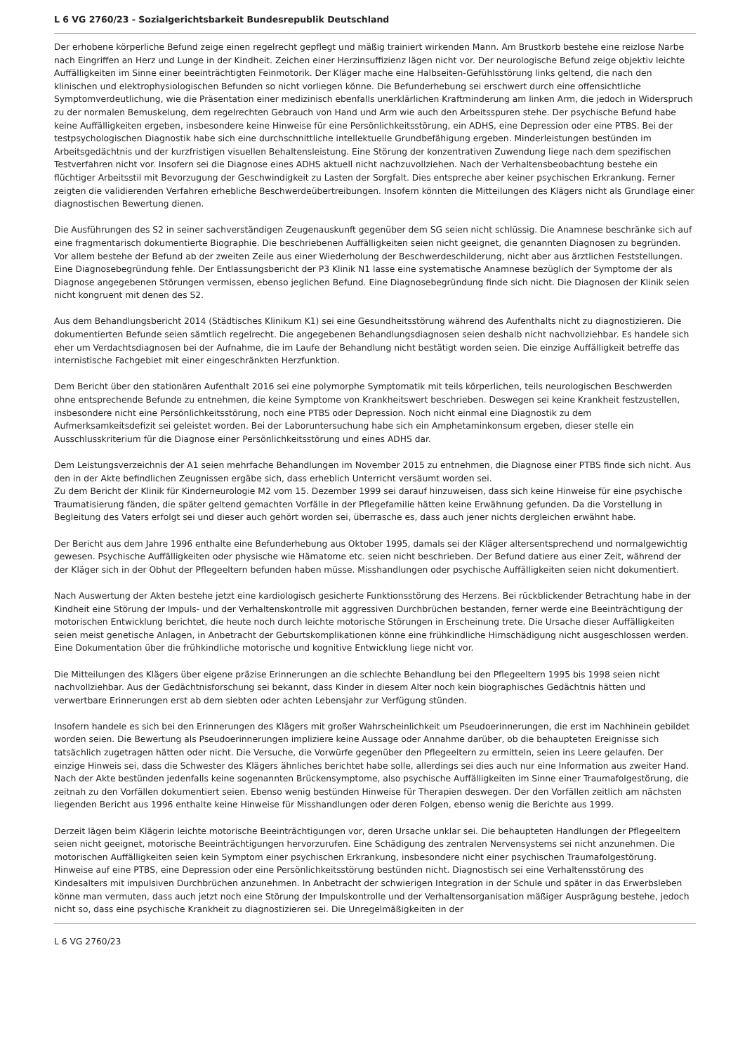L 6 VG 2760/23 - Sozialgerichtsbarkeit Bundesrepublik Deutschland
Der erhobene körperliche Befund zeige einen regelrecht gepflegt und mäßig trainiert wirkenden Mann. Am Brustkorb bestehe eine reizlose Narbe nach Eingriffen an Herz und Lunge in der Kindheit. Zeichen einer Herzinsuffizienz lägen nicht vor. Der neurologische Befund zeige objektiv leichte Auffälligkeiten im Sinne einer beeinträchtigten Feinmotorik. Der Kläger mache eine Halbseiten-Gefühlsstörung links geltend, die nach den klinischen und elektrophysiologischen Befunden so nicht vorliegen könne. Die Befunderhebung sei erschwert durch eine offensichtliche Symptomverdeutlichung, wie die Präsentation einer medizinisch ebenfalls unerklärlichen Kraftminderung am linken Arm, die jedoch in Widerspruch zu der normalen Bemuskelung, dem regelrechten Gebrauch von Hand und Arm wie auch den Arbeitsspuren stehe. Der psychische Befund habe keine Auffälligkeiten ergeben, insbesondere keine Hinweise für eine Persönlichkeitsstörung, ein ADHS, eine Depression oder eine PTBS. Bei der testpsychologischen Diagnostik habe sich eine durchschnittliche intellektuelle Grundbefähigung ergeben. Minderleistungen bestünden im Arbeitsgedächtnis und der kurzfristigen visuellen Behaltensleistung. Eine Störung der konzentrativen Zuwendung liege nach dem spezifischen Testverfahren nicht vor. Insofern sei die Diagnose eines ADHS aktuell nicht nachzuvollziehen. Nach der Verhaltensbeobachtung bestehe ein flüchtiger Arbeitsstil mit Bevorzugung der Geschwindigkeit zu Lasten der Sorgfalt. Dies entspreche aber keiner psychischen Erkrankung. Ferner zeigten die validierenden Verfahren erhebliche Beschwerdeübertreibungen. Insofern könnten die Mitteilungen des Klägers nicht als Grundlage einer diagnostischen Bewertung dienen.
Die Ausführungen des S2 in seiner sachverständigen Zeugenauskunft gegenüber dem SG seien nicht schlüssig. Die Anamnese beschränke sich auf eine fragmentarisch dokumentierte Biographie. Die beschriebenen Auffälligkeiten seien nicht geeignet, die genannten Diagnosen zu begründen. Vor allem bestehe der Befund ab der zweiten Zeile aus einer Wiederholung der Beschwerdeschilderung, nicht aber aus ärztlichen Feststellungen. Eine Diagnosebegründung fehle. Der Entlassungsbericht der P3 Klinik N1 lasse eine systematische Anamnese bezüglich der Symptome der als Diagnose angegebenen Störungen vermissen, ebenso jeglichen Befund. Eine Diagnosebegründung finde sich nicht. Die Diagnosen der Klinik seien nicht kongruent mit denen des S2.
Aus dem Behandlungsbericht 2014 (Städtisches Klinikum K1) sei eine Gesundheitsstörung während des Aufenthalts nicht zu diagnostizieren. Die dokumentierten Befunde seien sämtlich regelrecht. Die angegebenen Behandlungsdiagnosen seien deshalb nicht nachvollziehbar. Es handele sich eher um Verdachtsdiagnosen bei der Aufnahme, die im Laufe der Behandlung nicht bestätigt worden seien. Die einzige Auffälligkeit betreffe das internistische Fachgebiet mit einer eingeschränkten Herzfunktion.
Dem Bericht über den stationären Aufenthalt 2016 sei eine polymorphe Symptomatik mit teils körperlichen, teils neurologischen Beschwerden ohne entsprechende Befunde zu entnehmen, die keine Symptome von Krankheitswert beschrieben. Deswegen sei keine Krankheit festzustellen, insbesondere nicht eine Persönlichkeitsstörung, noch eine PTBS oder Depression. Noch nicht einmal eine Diagnostik zu dem Aufmerksamkeitsdefizit sei geleistet worden. Bei der Laboruntersuchung habe sich ein Amphetaminkonsum ergeben, dieser stelle ein Ausschlusskriterium für die Diagnose einer Persönlichkeitsstörung und eines ADHS dar.
Dem Leistungsverzeichnis der A1 seien mehrfache Behandlungen im November 2015 zu entnehmen, die Diagnose einer PTBS finde sich nicht. Aus den in der Akte befindlichen Zeugnissen ergäbe sich, dass erheblich Unterricht versäumt worden sei.
Zu dem Bericht der Klinik für Kinderneurologie M2 vom 15. Dezember 1999 sei darauf hinzuweisen, dass sich keine Hinweise für eine psychische Traumatisierung fänden, die später geltend gemachten Vorfälle in der Pflegefamilie hätten keine Erwähnung gefunden. Da die Vorstellung in Begleitung des Vaters erfolgt sei und dieser auch gehört worden sei, überrasche es, dass auch jener nichts dergleichen erwähnt habe.
Der Bericht aus dem Jahre 1996 enthalte eine Befunderhebung aus Oktober 1995, damals sei der Kläger altersentsprechend und normalgewichtig gewesen. Psychische Auffälligkeiten oder physische wie Hämatome etc. seien nicht beschrieben. Der Befund datiere aus einer Zeit, während der der Kläger sich in der Obhut der Pflegeeltern befunden haben müsse. Misshandlungen oder psychische Auffälligkeiten seien nicht dokumentiert.
Nach Auswertung der Akten bestehe jetzt eine kardiologisch gesicherte Funktionsstörung des Herzens. Bei rückblickender Betrachtung habe in der Kindheit eine Störung der Impuls- und der Verhaltenskontrolle mit aggressiven Durchbrüchen bestanden, ferner werde eine Beeinträchtigung der motorischen Entwicklung berichtet, die heute noch durch leichte motorische Störungen in Erscheinung trete. Die Ursache dieser Auffälligkeiten seien meist genetische Anlagen, in Anbetracht der Geburtskomplikationen könne eine frühkindliche Hirnschädigung nicht ausgeschlossen werden. Eine Dokumentation über die frühkindliche motorische und kognitive Entwicklung liege nicht vor.
Die Mitteilungen des Klägers über eigene präzise Erinnerungen an die schlechte Behandlung bei den Pflegeeltern 1995 bis 1998 seien nicht nachvollziehbar. Aus der Gedächtnisforschung sei bekannt, dass Kinder in diesem Alter noch kein biographisches Gedächtnis hätten und verwertbare Erinnerungen erst ab dem siebten oder achten Lebensjahr zur Verfügung stünden.
Insofern handele es sich bei den Erinnerungen des Klägers mit großer Wahrscheinlichkeit um Pseudoerinnerungen, die erst im Nachhinein gebildet worden seien. Die Bewertung als Pseudoerinnerungen impliziere keine Aussage oder Annahme darüber, ob die behaupteten Ereignisse sich tatsächlich zugetragen hätten oder nicht. Die Versuche, die Vorwürfe gegenüber den Pflegeeltern zu ermitteln, seien ins Leere gelaufen. Der einzige Hinweis sei, dass die Schwester des Klägers ähnliches berichtet habe solle, allerdings sei dies auch nur eine Information aus zweiter Hand. Nach der Akte bestünden jedenfalls keine sogenannten Brückensymptome, also psychische Auffälligkeiten im Sinne einer Traumafolgestörung, die zeitnah zu den Vorfällen dokumentiert seien. Ebenso wenig bestünden Hinweise für Therapien deswegen. Der den Vorfällen zeitlich am nächsten liegenden Bericht aus 1996 enthalte keine Hinweise für Misshandlungen oder deren Folgen, ebenso wenig die Berichte aus 1999.
Derzeit lägen beim Klägerin leichte motorische Beeinträchtigungen vor, deren Ursache unklar sei. Die behaupteten Handlungen der Pflegeeltern seien nicht geeignet, motorische Beeinträchtigungen hervorzurufen. Eine Schädigung des zentralen Nervensystems sei nicht anzunehmen. Die motorischen Auffälligkeiten seien kein Symptom einer psychischen Erkrankung, insbesondere nicht einer psychischen Traumafolgestörung. Hinweise auf eine PTBS, eine Depression oder eine Persönlichkeitsstörung bestünden nicht. Diagnostisch sei eine Verhaltensstörung des Kindesalters mit impulsiven Durchbrüchen anzunehmen. In Anbetracht der schwierigen Integration in der Schule und später in das Erwerbsleben könne man vermuten, dass auch jetzt noch eine Störung der Impulskontrolle und der Verhaltensorganisation mäßiger Ausprägung bestehe, jedoch nicht so, dass eine psychische Krankheit zu diagnostizieren sei. Die Unregelmäßigkeiten in der
L 6 VG 2760/23